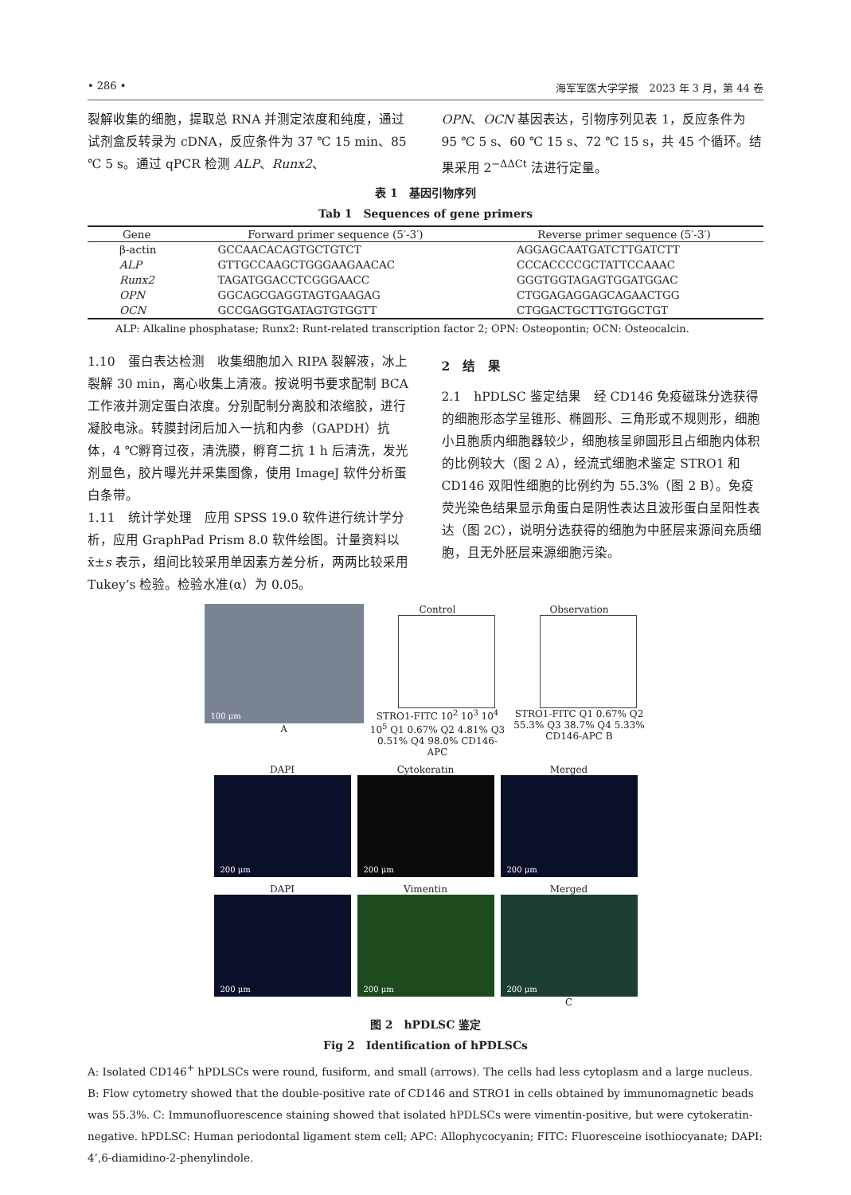• 286 • 海军军医大学学报　2023 年 3 月，第 44 卷
裂解收集的细胞，提取总 RNA 并测定浓度和纯度，通过试剂盒反转录为 cDNA，反应条件为 37 ℃ 15 min、85 ℃ 5 s。通过 qPCR 检测 ALP、Runx2、
OPN、OCN 基因表达，引物序列见表 1，反应条件为 95 ℃ 5 s、60 ℃ 15 s、72 ℃ 15 s，共 45 个循环。结果采用 2<sup>−ΔΔCt</sup> 法进行定量。
表 1　基因引物序列
Tab 1　Sequences of gene primers
| Gene | Forward primer sequence (5′-3′) | Reverse primer sequence (5′-3′) |
| --- | --- | --- |
| β-actin | GCCAACACAGTGCTGTCT | AGGAGCAATGATCTTGATCTT |
| ALP | GTTGCCAAGCTGGGAAGAACAC | CCCACCCCGCTATTCCAAAC |
| Runx2 | TAGATGGACCTCGGGAACC | GGGTGGTAGAGTGGATGGAC |
| OPN | GGCAGCGAGGTAGTGAAGAG | CTGGAGAGGAGCAGAACTGG |
| OCN | GCCGAGGTGATAGTGTGGTT | CTGGACTGCTTGTGGCTGT |
ALP: Alkaline phosphatase; Runx2: Runt-related transcription factor 2; OPN: Osteopontin; OCN: Osteocalcin.
1.10　蛋白表达检测　收集细胞加入 RIPA 裂解液，冰上裂解 30 min，离心收集上清液。按说明书要求配制 BCA 工作液并测定蛋白浓度。分别配制分离胶和浓缩胶，进行凝胶电泳。转膜封闭后加入一抗和内参（GAPDH）抗体，4 ℃孵育过夜，清洗膜，孵育二抗 1 h 后清洗，发光剂显色，胶片曝光并采集图像，使用 ImageJ 软件分析蛋白条带。
1.11　统计学处理　应用 SPSS 19.0 软件进行统计学分析，应用 GraphPad Prism 8.0 软件绘图。计量资料以 x̄±s 表示，组间比较采用单因素方差分析，两两比较采用 Tukey’s 检验。检验水准(α）为 0.05。
2　结　果
2.1　hPDLSC 鉴定结果　经 CD146 免疫磁珠分选获得的细胞形态学呈锥形、椭圆形、三角形或不规则形，细胞小且胞质内细胞器较少，细胞核呈卵圆形且占细胞内体积的比例较大（图 2 A），经流式细胞术鉴定 STRO1 和 CD146 双阳性细胞的比例约为 55.3%（图 2 B）。免疫荧光染色结果显示角蛋白是阴性表达且波形蛋白呈阳性表达（图 2C），说明分选获得的细胞为中胚层来源间充质细胞，且无外胚层来源细胞污染。
100 μm
A
Control
STRO1-FITC 10<sup>2</sup> 10<sup>3</sup> 10<sup>4</sup> 10<sup>5</sup> Q1 0.67% Q2 4.81% Q3 0.51% Q4 98.0% CD146-APC
Observation
STRO1-FITC Q1 0.67% Q2 55.3% Q3 38.7% Q4 5.33% CD146-APC B
DAPI
200 μm
Cytokeratin
200 μm
Merged
200 μm
DAPI
200 μm
Vimentin
200 μm
Merged
200 μm
C
图 2　hPDLSC 鉴定
Fig 2　Identification of hPDLSCs
A: Isolated CD146<sup>+</sup> hPDLSCs were round, fusiform, and small (arrows). The cells had less cytoplasm and a large nucleus. B: Flow cytometry showed that the double-positive rate of CD146 and STRO1 in cells obtained by immunomagnetic beads was 55.3%. C: Immunofluorescence staining showed that isolated hPDLSCs were vimentin-positive, but were cytokeratin-negative. hPDLSC: Human periodontal ligament stem cell; APC: Allophycocyanin; FITC: Fluoresceine isothiocyanate; DAPI: 4’,6-diamidino-2-phenylindole.